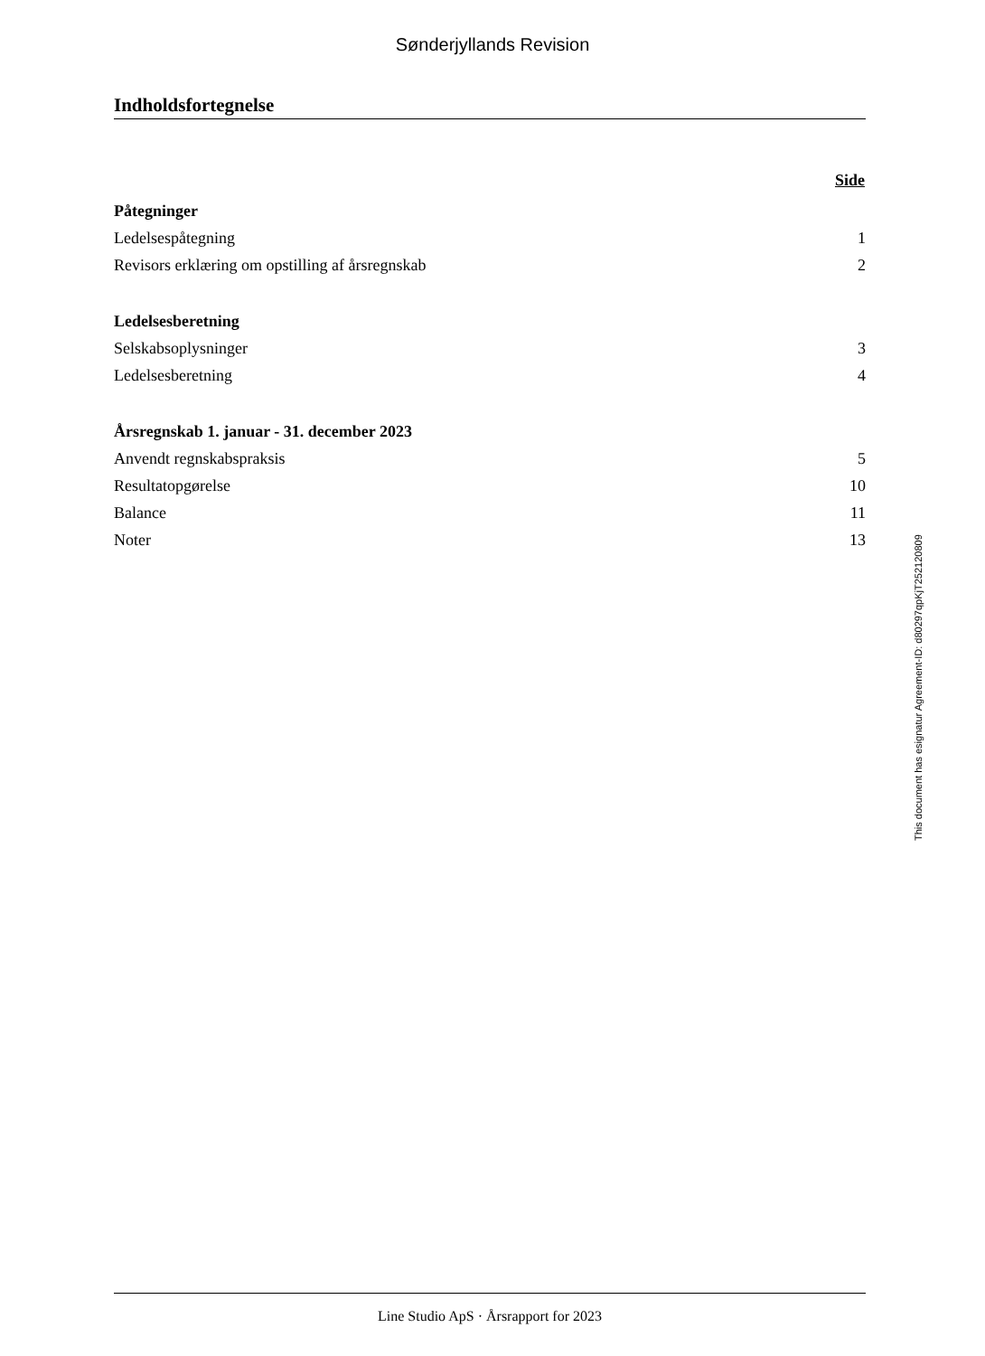Sønderjyllands Revision
Indholdsfortegnelse
| | Side |
| Påtegninger | |
| Ledelsespåtegning | 1 |
| Revisors erklæring om opstilling af årsregnskab | 2 |
| Ledelsesberetning | |
| Selskabsoplysninger | 3 |
| Ledelsesberetning | 4 |
| Årsregnskab 1. januar - 31. december 2023 | |
| Anvendt regnskabspraksis | 5 |
| Resultatopgørelse | 10 |
| Balance | 11 |
| Noter | 13 |
This document has esignatur Agreement-ID: d80297qpKjT252120809
Line Studio ApS · Årsrapport for 2023